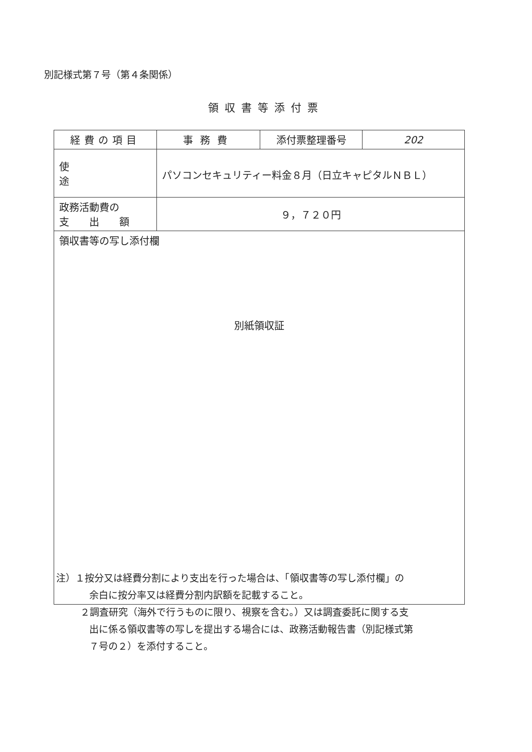別記様式第７号（第４条関係）
領収書等添付票
| 経費の項目 | 事務費 | 添付票整理番号 | 202 |
| 使途 | パソコンセキュリティー料金８月（日立キャピタルＮＢＬ） | | |
| 政務活動費の 支 出 額 | ９，７２０円 | | |
| 領収書等の写し添付欄 別紙領収証 | | | |
注）１按分又は経費分割により支出を行った場合は、「領収書等の写し添付欄」の
余白に按分率又は経費分割内訳額を記載すること。
２調査研究（海外で行うものに限り、視察を含む。）又は調査委託に関する支
出に係る領収書等の写しを提出する場合には、政務活動報告書（別記様式第
７号の２）を添付すること。